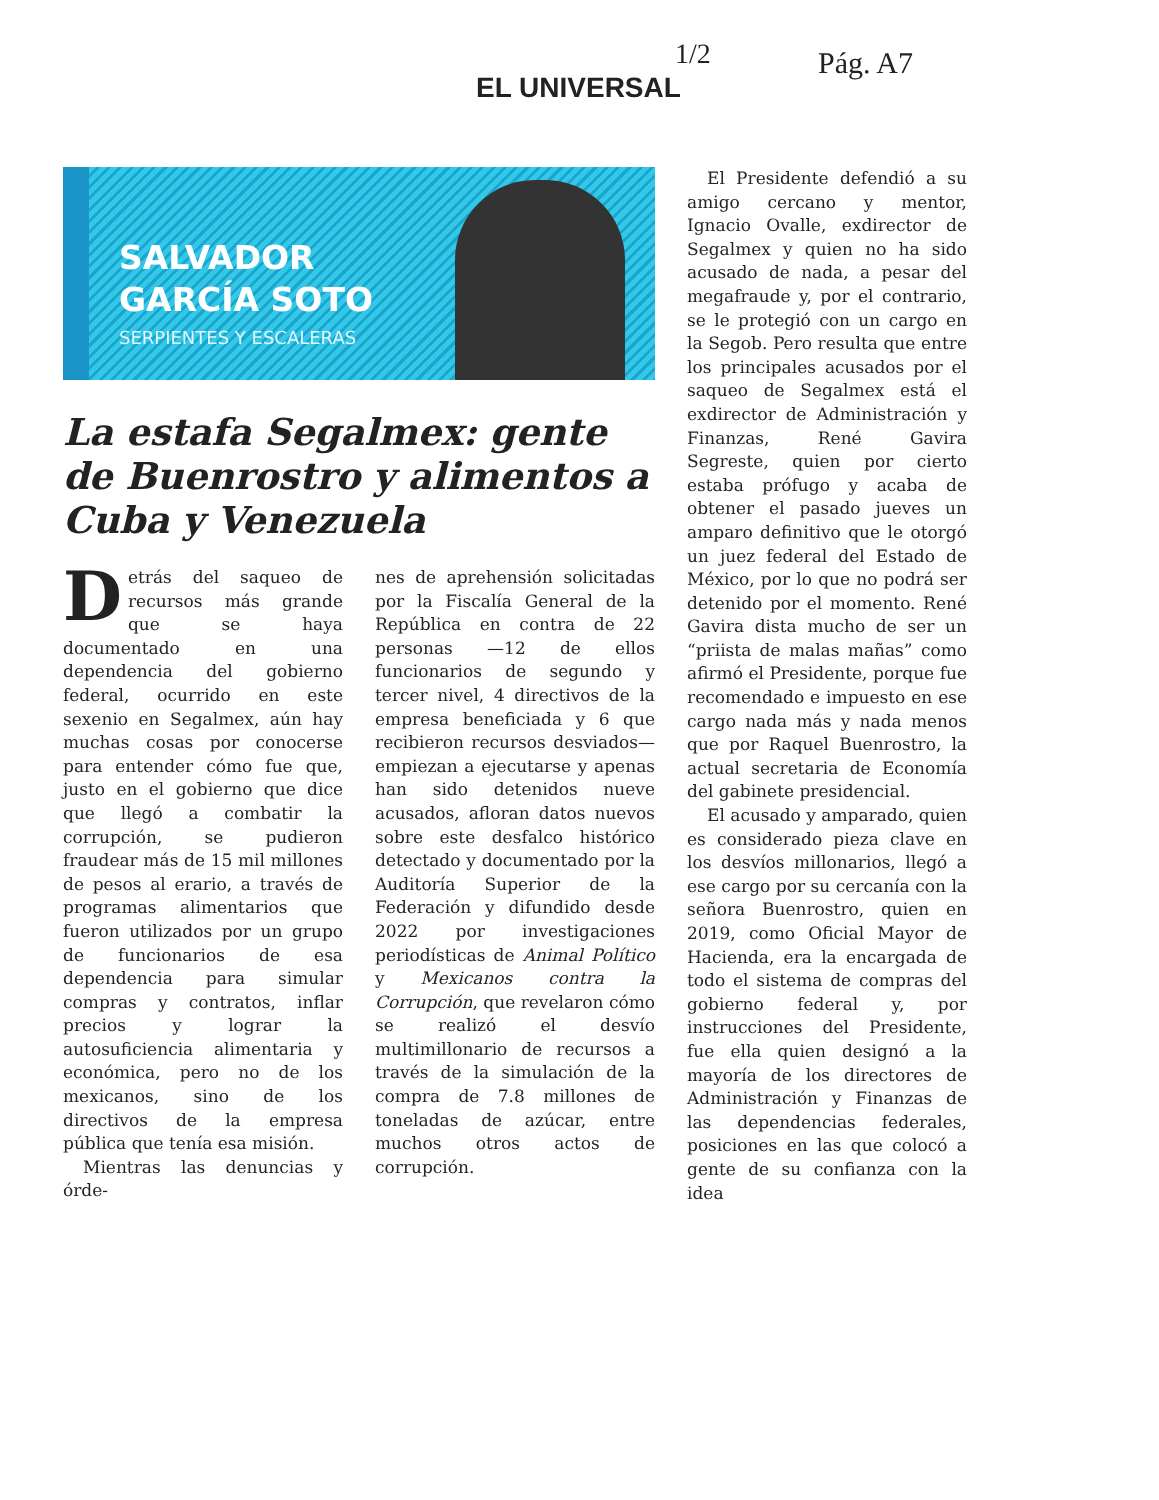1/2 Pág. A7
EL UNIVERSAL
SALVADOR
GARCÍA SOTO
SERPIENTES Y ESCALERAS
La estafa Segalmex: gente de Buenrostro y alimentos a Cuba y Venezuela
Detrás del saqueo de recursos más grande que se haya documentado en una dependencia del gobierno federal, ocurrido en este sexenio en Segalmex, aún hay muchas cosas por conocerse para entender cómo fue que, justo en el gobierno que dice que llegó a combatir la corrupción, se pudieron fraudear más de 15 mil millones de pesos al erario, a través de programas alimentarios que fueron utilizados por un grupo de funcionarios de esa dependencia para simular compras y contratos, inflar precios y lograr la autosuficiencia alimentaria y económica, pero no de los mexicanos, sino de los directivos de la empresa pública que tenía esa misión.
Mientras las denuncias y órde-
nes de aprehensión solicitadas por la Fiscalía General de la República en contra de 22 personas —12 de ellos funcionarios de segundo y tercer nivel, 4 directivos de la empresa beneficiada y 6 que recibieron recursos desviados— empiezan a ejecutarse y apenas han sido detenidos nueve acusados, afloran datos nuevos sobre este desfalco histórico detectado y documentado por la Auditoría Superior de la Federación y difundido desde 2022 por investigaciones periodísticas de Animal Político y Mexicanos contra la Corrupción, que revelaron cómo se realizó el desvío multimillonario de recursos a través de la simulación de la compra de 7.8 millones de toneladas de azúcar, entre muchos otros actos de corrupción.
El Presidente defendió a su amigo cercano y mentor, Ignacio Ovalle, exdirector de Segalmex y quien no ha sido acusado de nada, a pesar del megafraude y, por el contrario, se le protegió con un cargo en la Segob. Pero resulta que entre los principales acusados por el saqueo de Segalmex está el exdirector de Administración y Finanzas, René Gavira Segreste, quien por cierto estaba prófugo y acaba de obtener el pasado jueves un amparo definitivo que le otorgó un juez federal del Estado de México, por lo que no podrá ser detenido por el momento. René Gavira dista mucho de ser un “priista de malas mañas” como afirmó el Presidente, porque fue recomendado e impuesto en ese cargo nada más y nada menos que por Raquel Buenrostro, la actual secretaria de Economía del gabinete presidencial.
El acusado y amparado, quien es considerado pieza clave en los desvíos millonarios, llegó a ese cargo por su cercanía con la señora Buenrostro, quien en 2019, como Oficial Mayor de Hacienda, era la encargada de todo el sistema de compras del gobierno federal y, por instrucciones del Presidente, fue ella quien designó a la mayoría de los directores de Administración y Finanzas de las dependencias federales, posiciones en las que colocó a gente de su confianza con la idea